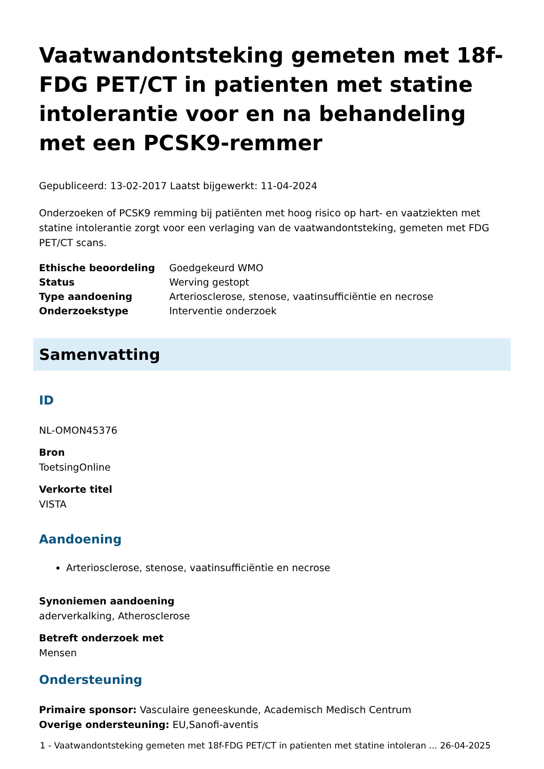Vaatwandontsteking gemeten met 18f-FDG PET/CT in patienten met statine intolerantie voor en na behandeling met een PCSK9-remmer
Gepubliceerd: 13-02-2017 Laatst bijgewerkt: 11-04-2024
Onderzoeken of PCSK9 remming bij patiënten met hoog risico op hart- en vaatziekten met statine intolerantie zorgt voor een verlaging van de vaatwandontsteking, gemeten met FDG PET/CT scans.
| Ethische beoordeling | Goedgekeurd WMO |
| Status | Werving gestopt |
| Type aandoening | Arteriosclerose, stenose, vaatinsufficiëntie en necrose |
| Onderzoekstype | Interventie onderzoek |
Samenvatting
ID
NL-OMON45376
Bron
ToetsingOnline
Verkorte titel
VISTA
Aandoening
Arteriosclerose, stenose, vaatinsufficiëntie en necrose
Synoniemen aandoening
aderverkalking, Atherosclerose
Betreft onderzoek met
Mensen
Ondersteuning
Primaire sponsor: Vasculaire geneeskunde, Academisch Medisch Centrum
Overige ondersteuning: EU,Sanofi-aventis
1 - Vaatwandontsteking gemeten met 18f-FDG PET/CT in patienten met statine intoleran ... 26-04-2025